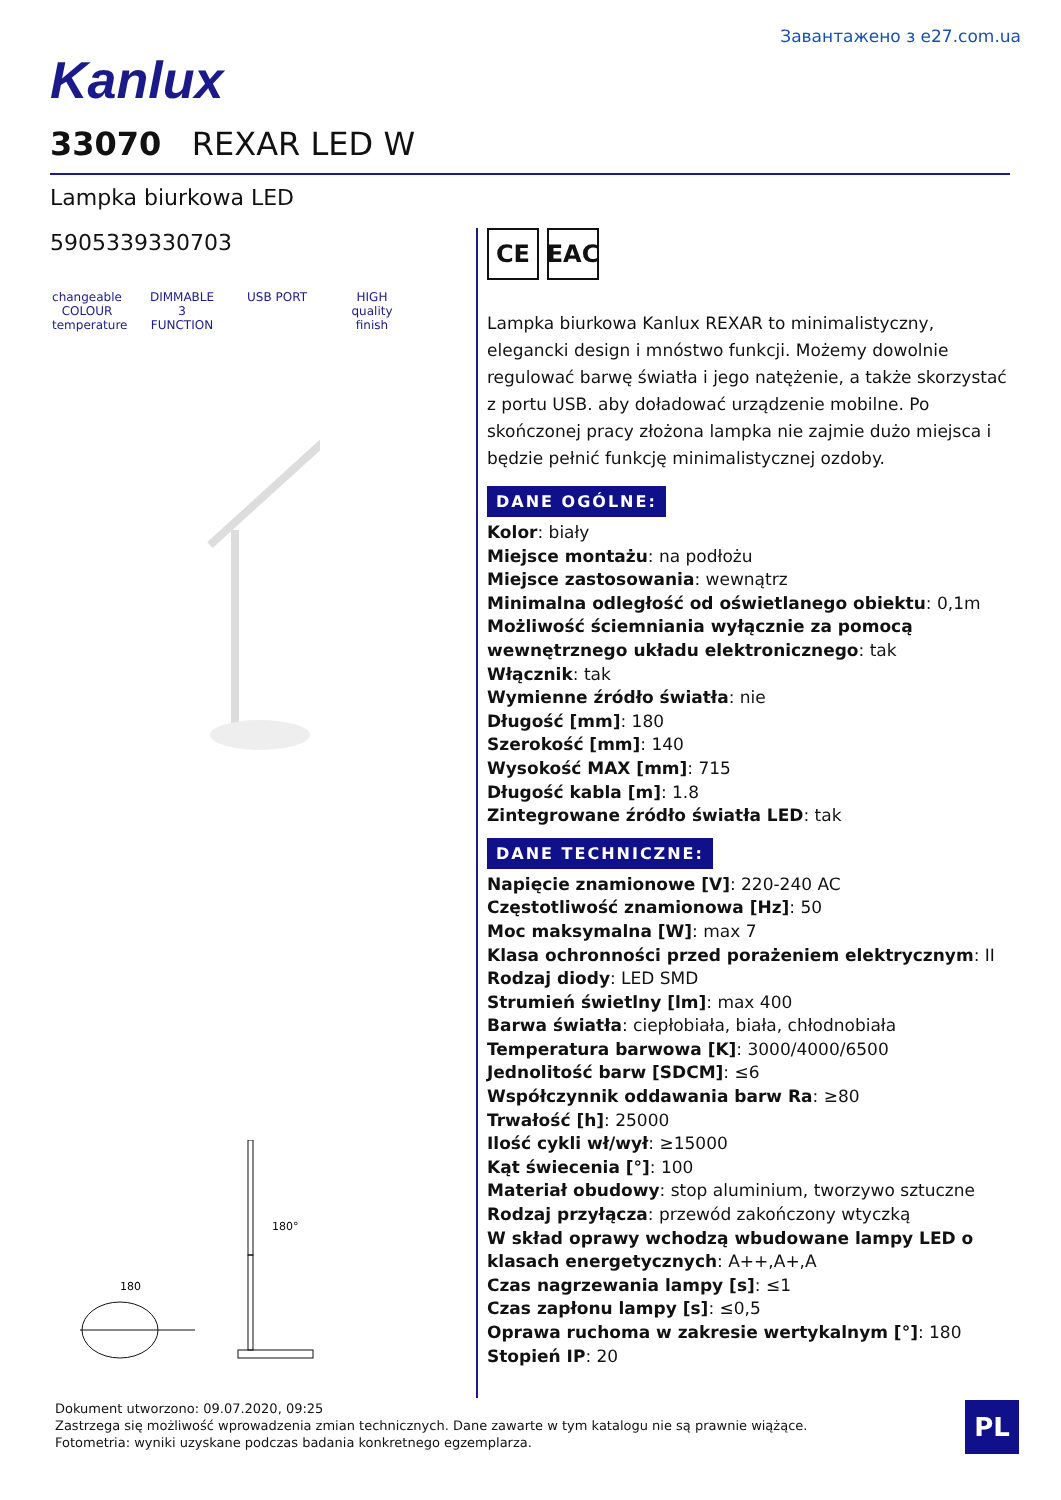Завантажено з e27.com.ua
Kanlux
33070 REXAR LED W
Lampka biurkowa LED
5905339330703
changeable COLOUR temperature
DIMMABLE 3 FUNCTION
USB PORT HIGH quality finish
180
180°
CE EAC
Lampka biurkowa Kanlux REXAR to minimalistyczny, elegancki design i mnóstwo funkcji. Możemy dowolnie regulować barwę światła i jego natężenie, a także skorzystać z portu USB. aby doładować urządzenie mobilne. Po skończonej pracy złożona lampka nie zajmie dużo miejsca i będzie pełnić funkcję minimalistycznej ozdoby.
DANE OGÓLNE:
Kolor: biały
Miejsce montażu: na podłożu
Miejsce zastosowania: wewnątrz
Minimalna odległość od oświetlanego obiektu: 0,1m
Możliwość ściemniania wyłącznie za pomocą wewnętrznego układu elektronicznego: tak
Włącznik: tak
Wymienne źródło światła: nie
Długość [mm]: 180
Szerokość [mm]: 140
Wysokość MAX [mm]: 715
Długość kabla [m]: 1.8
Zintegrowane źródło światła LED: tak
DANE TECHNICZNE:
Napięcie znamionowe [V]: 220-240 AC
Częstotliwość znamionowa [Hz]: 50
Moc maksymalna [W]: max 7
Klasa ochronności przed porażeniem elektrycznym: II
Rodzaj diody: LED SMD
Strumień świetlny [lm]: max 400
Barwa światła: ciepłobiała, biała, chłodnobiała
Temperatura barwowa [K]: 3000/4000/6500
Jednolitość barw [SDCM]: ≤6
Współczynnik oddawania barw Ra: ≥80
Trwałość [h]: 25000
Ilość cykli wł/wył: ≥15000
Kąt świecenia [°]: 100
Materiał obudowy: stop aluminium, tworzywo sztuczne
Rodzaj przyłącza: przewód zakończony wtyczką
W skład oprawy wchodzą wbudowane lampy LED o klasach energetycznych: A++,A+,A
Czas nagrzewania lampy [s]: ≤1
Czas zapłonu lampy [s]: ≤0,5
Oprawa ruchoma w zakresie wertykalnym [°]: 180
Stopień IP: 20
Dokument utworzono: 09.07.2020, 09:25
Zastrzega się możliwość wprowadzenia zmian technicznych. Dane zawarte w tym katalogu nie są prawnie wiążące.
Fotometria: wyniki uzyskane podczas badania konkretnego egzemplarza.
PL